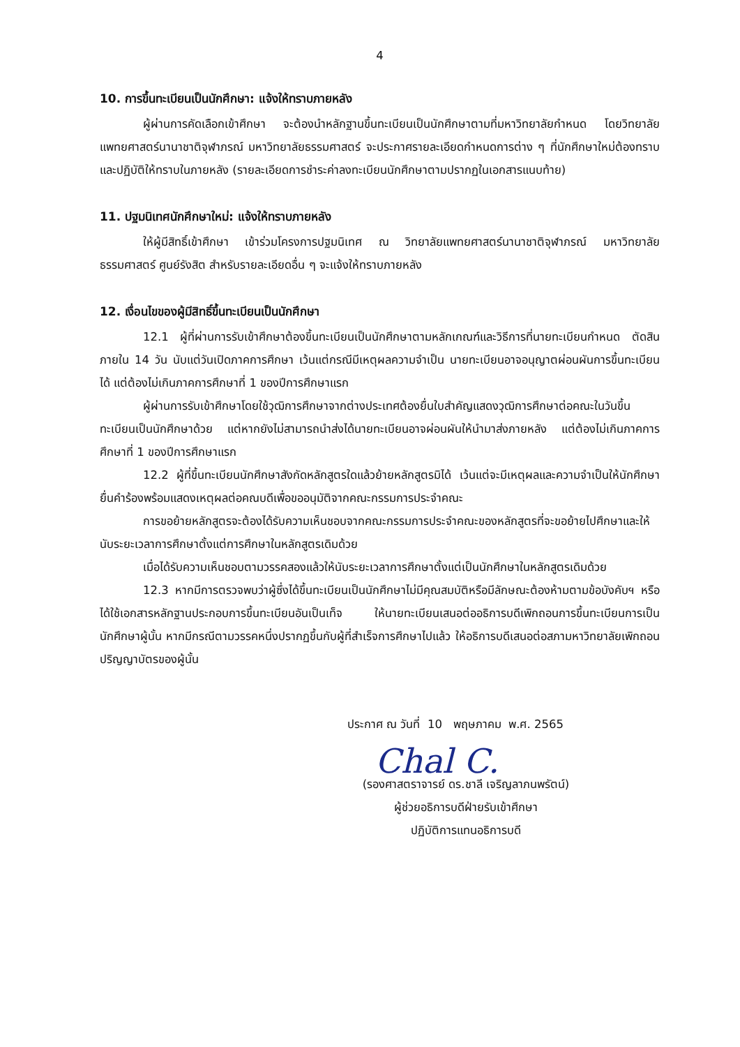4
10. การขึ้นทะเบียนเป็นนักศึกษา: แจ้งให้ทราบภายหลัง
ผู้ผ่านการคัดเลือกเข้าศึกษา จะต้องนำหลักฐานขึ้นทะเบียนเป็นนักศึกษาตามที่มหาวิทยาลัยกำหนด โดยวิทยาลัยแพทยศาสตร์นานาชาติจุฬาภรณ์ มหาวิทยาลัยธรรมศาสตร์ จะประกาศรายละเอียดกำหนดการต่าง ๆ ที่นักศึกษาใหม่ต้องทราบและปฏิบัติให้ทราบในภายหลัง (รายละเอียดการชำระค่าลงทะเบียนนักศึกษาตามปรากฏในเอกสารแนบท้าย)
11. ปฐมนิเทศนักศึกษาใหม่: แจ้งให้ทราบภายหลัง
ให้ผู้มีสิทธิ์เข้าศึกษา เข้าร่วมโครงการปฐมนิเทศ ณ วิทยาลัยแพทยศาสตร์นานาชาติจุฬาภรณ์ มหาวิทยาลัยธรรมศาสตร์ ศูนย์รังสิต สำหรับรายละเอียดอื่น ๆ จะแจ้งให้ทราบภายหลัง
12. เงื่อนไขของผู้มีสิทธิ์ขึ้นทะเบียนเป็นนักศึกษา
12.1 ผู้ที่ผ่านการรับเข้าศึกษาต้องขึ้นทะเบียนเป็นนักศึกษาตามหลักเกณฑ์และวิธีการที่นายทะเบียนกำหนด ตัดสินภายใน 14 วัน นับแต่วันเปิดภาคการศึกษา เว้นแต่กรณีมีเหตุผลความจำเป็น นายทะเบียนอาจอนุญาตผ่อนผันการขึ้นทะเบียนได้ แต่ต้องไม่เกินภาคการศึกษาที่ 1 ของปีการศึกษาแรก
ผู้ผ่านการรับเข้าศึกษาโดยใช้วุฒิการศึกษาจากต่างประเทศต้องยื่นใบสำคัญแสดงวุฒิการศึกษาต่อคณะในวันขึ้นทะเบียนเป็นนักศึกษาด้วย แต่หากยังไม่สามารถนำส่งได้นายทะเบียนอาจผ่อนผันให้นำมาส่งภายหลัง แต่ต้องไม่เกินภาคการศึกษาที่ 1 ของปีการศึกษาแรก
12.2 ผู้ที่ขึ้นทะเบียนนักศึกษาสังกัดหลักสูตรใดแล้วย้ายหลักสูตรมิได้ เว้นแต่จะมีเหตุผลและความจำเป็นให้นักศึกษายื่นคำร้องพร้อมแสดงเหตุผลต่อคณบดีเพื่อขออนุมัติจากคณะกรรมการประจำคณะ
การขอย้ายหลักสูตรจะต้องได้รับความเห็นชอบจากคณะกรรมการประจำคณะของหลักสูตรที่จะขอย้ายไปศึกษาและให้นับระยะเวลาการศึกษาตั้งแต่การศึกษาในหลักสูตรเดิมด้วย
เมื่อได้รับความเห็นชอบตามวรรคสองแล้วให้นับระยะเวลาการศึกษาตั้งแต่เป็นนักศึกษาในหลักสูตรเดิมด้วย
12.3 หากมีการตรวจพบว่าผู้ซึ่งได้ขึ้นทะเบียนเป็นนักศึกษาไม่มีคุณสมบัติหรือมีลักษณะต้องห้ามตามข้อบังคับฯ หรือได้ใช้เอกสารหลักฐานประกอบการขึ้นทะเบียนอันเป็นเท็จ ให้นายทะเบียนเสนอต่ออธิการบดีเพิกถอนการขึ้นทะเบียนการเป็นนักศึกษาผู้นั้น หากมีกรณีตามวรรคหนึ่งปรากฏขึ้นกับผู้ที่สำเร็จการศึกษาไปแล้ว ให้อธิการบดีเสนอต่อสภามหาวิทยาลัยเพิกถอนปริญญาบัตรของผู้นั้น
ประกาศ ณ วันที่ 10 พฤษภาคม พ.ศ. 2565
Chal C.
(รองศาสตราจารย์ ดร.ชาลี เจริญลาภนพรัตน์)
ผู้ช่วยอธิการบดีฝ่ายรับเข้าศึกษา
ปฏิบัติการแทนอธิการบดี